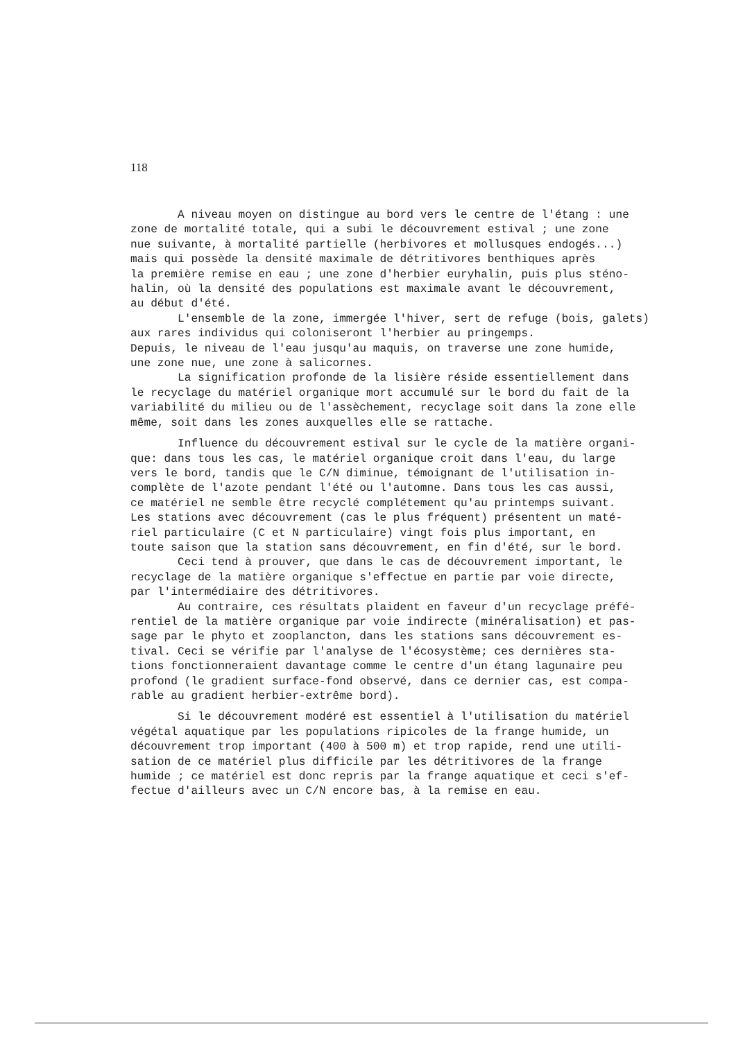118
A niveau moyen on distingue au bord vers le centre de l'étang : une
zone de mortalité totale, qui a subi le découvrement estival ; une zone
nue suivante, à mortalité partielle (herbivores et mollusques endogés...)
mais qui possède la densité maximale de détritivores benthiques après
la première remise en eau ; une zone d'herbier euryhalin, puis plus sténo-
halin, où la densité des populations est maximale avant le découvrement,
au début d'été.
L'ensemble de la zone, immergée l'hiver, sert de refuge (bois, galets)
aux rares individus qui coloniseront l'herbier au pringemps.
Depuis, le niveau de l'eau jusqu'au maquis, on traverse une zone humide,
une zone nue, une zone à salicornes.
La signification profonde de la lisière réside essentiellement dans
le recyclage du matériel organique mort accumulé sur le bord du fait de la
variabilité du milieu ou de l'assèchement, recyclage soit dans la zone elle
même, soit dans les zones auxquelles elle se rattache.
Influence du découvrement estival sur le cycle de la matière organi-
que: dans tous les cas, le matériel organique croit dans l'eau, du large
vers le bord, tandis que le C/N diminue, témoignant de l'utilisation in-
complète de l'azote pendant l'été ou l'automne. Dans tous les cas aussi,
ce matériel ne semble être recyclé complétement qu'au printemps suivant.
Les stations avec découvrement (cas le plus fréquent) présentent un maté-
riel particulaire (C et N particulaire) vingt fois plus important, en
toute saison que la station sans découvrement, en fin d'été, sur le bord.
Ceci tend à prouver, que dans le cas de découvrement important, le
recyclage de la matière organique s'effectue en partie par voie directe,
par l'intermédiaire des détritivores.
Au contraire, ces résultats plaident en faveur d'un recyclage préfé-
rentiel de la matière organique par voie indirecte (minéralisation) et pas-
sage par le phyto et zooplancton, dans les stations sans découvrement es-
tival. Ceci se vérifie par l'analyse de l'écosystème; ces dernières sta-
tions fonctionneraient davantage comme le centre d'un étang lagunaire peu
profond (le gradient surface-fond observé, dans ce dernier cas, est compa-
rable au gradient herbier-extrême bord).
Si le découvrement modéré est essentiel à l'utilisation du matériel
végétal aquatique par les populations ripicoles de la frange humide, un
découvrement trop important (400 à 500 m) et trop rapide, rend une utili-
sation de ce matériel plus difficile par les détritivores de la frange
humide ; ce matériel est donc repris par la frange aquatique et ceci s'ef-
fectue d'ailleurs avec un C/N encore bas, à la remise en eau.